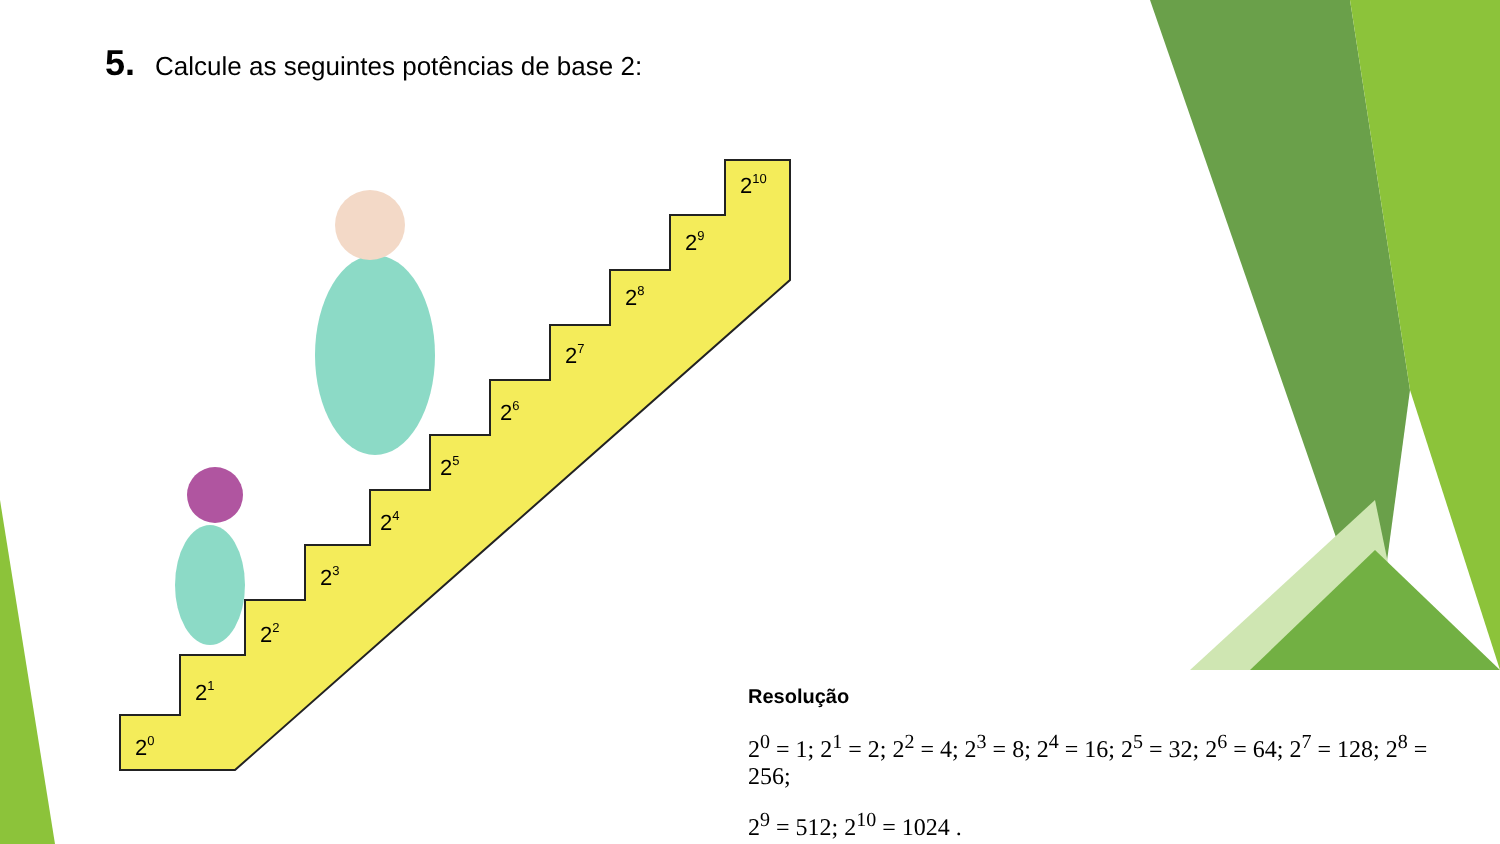5. Calcule as seguintes potências de base 2:
20
21
22
23
24
25
26
27
28
29
210
Resolução
2<sup>0</sup> = 1; 2<sup>1</sup> = 2; 2<sup>2</sup> = 4; 2<sup>3</sup> = 8; 2<sup>4</sup> = 16; 2<sup>5</sup> = 32; 2<sup>6</sup> = 64; 2<sup>7</sup> = 128; 2<sup>8</sup> = 256;
2<sup>9</sup> = 512; 2<sup>10</sup> = 1024 .